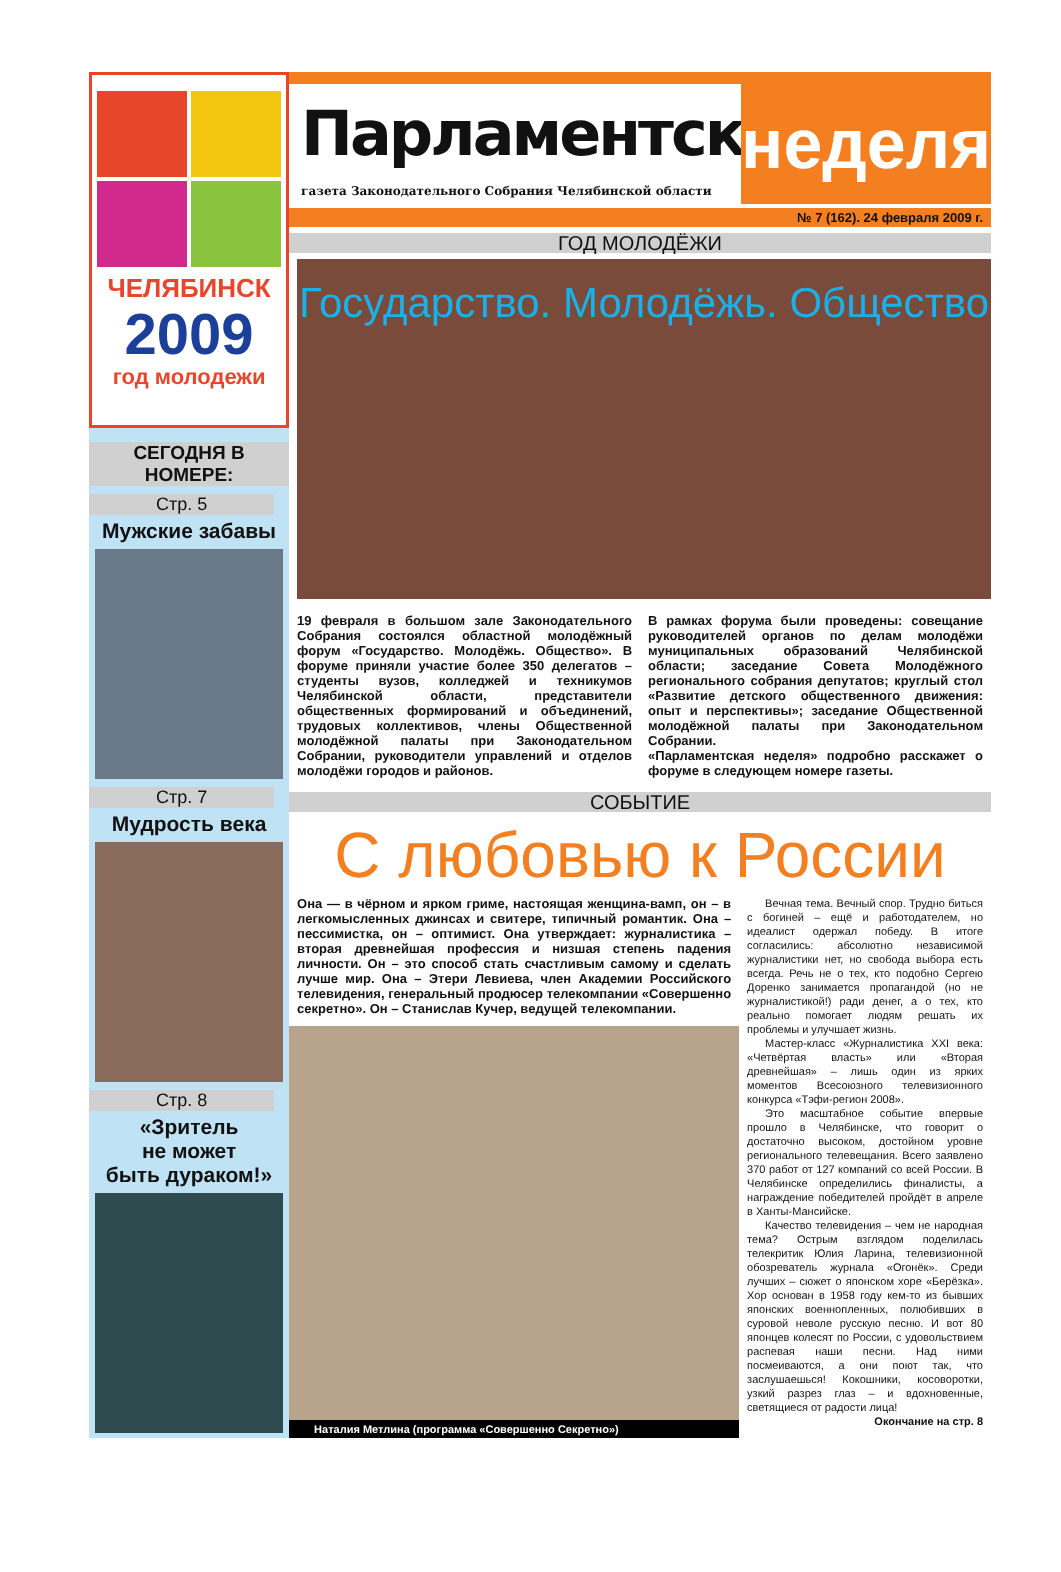ЧЕЛЯБИНСК
2009
год молодежи
СЕГОДНЯ В НОМЕРЕ:
Стр. 5
Мужские забавы
Стр. 7
Мудрость века
Стр. 8
«Зритель
не может
быть дураком!»
Парламентская
газета Законодательного Собрания Челябинской области
неделя
№ 7 (162). 24 февраля 2009 г.
ГОД МОЛОДЁЖИ
Государство. Молодёжь. Общество
19 февраля в большом зале Законодательного Собрания состоялся областной молодёжный форум «Государство. Молодёжь. Общество». В форуме приняли участие более 350 делегатов – студенты вузов, колледжей и техникумов Челябинской области, представители общественных формирований и объединений, трудовых коллективов, члены Общественной молодёжной палаты при Законодательном Собрании, руководители управлений и отделов молодёжи городов и районов.
В рамках форума были проведены: совещание руководителей органов по делам молодёжи муниципальных образований Челябинской области; заседание Совета Молодёжного регионального собрания депутатов; круглый стол «Развитие детского общественного движения: опыт и перспективы»; заседание Общественной молодёжной палаты при Законодательном Собрании.
«Парламентская неделя» подробно расскажет о форуме в следующем номере газеты.
СОБЫТИЕ
С любовью к России
Она — в чёрном и ярком гриме, настоящая женщина-вамп, он – в легкомысленных джинсах и свитере, типичный романтик. Она – пессимистка, он – оптимист. Она утверждает: журналистика – вторая древнейшая профессия и низшая степень падения личности. Он – это способ стать счастливым самому и сделать лучше мир. Она – Этери Левиева, член Академии Российского телевидения, генеральный продюсер телекомпании «Совершенно секретно». Он – Станислав Кучер, ведущей телекомпании.
Наталия Метлина (программа «Совершенно Секретно»)
Вечная тема. Вечный спор. Трудно биться с богиней – ещё и работодателем, но идеалист одержал победу. В итоге согласились: абсолютно независимой журналистики нет, но свобода выбора есть всегда. Речь не о тех, кто подобно Сергею Доренко занимается пропагандой (но не журналистикой!) ради денег, а о тех, кто реально помогает людям решать их проблемы и улучшает жизнь.
Мастер-класс «Журналистика XXI века: «Четвёртая власть» или «Вторая древнейшая» – лишь один из ярких моментов Всесоюзного телевизионного конкурса «Тэфи-регион 2008».
Это масштабное событие впервые прошло в Челябинске, что говорит о достаточно высоком, достойном уровне регионального телевещания. Всего заявлено 370 работ от 127 компаний со всей России. В Челябинске определились финалисты, а награждение победителей пройдёт в апреле в Ханты-Мансийске.
Качество телевидения – чем не народная тема? Острым взглядом поделилась телекритик Юлия Ларина, телевизионной обозреватель журнала «Огонёк». Среди лучших – сюжет о японском хоре «Берёзка». Хор основан в 1958 году кем-то из бывших японских военнопленных, полюбивших в суровой неволе русскую песню. И вот 80 японцев колесят по России, с удовольствием распевая наши песни. Над ними посмеиваются, а они поют так, что заслушаешься! Кокошники, косоворотки, узкий разрез глаз – и вдохновенные, светящиеся от радости лица!
Окончание на стр. 8